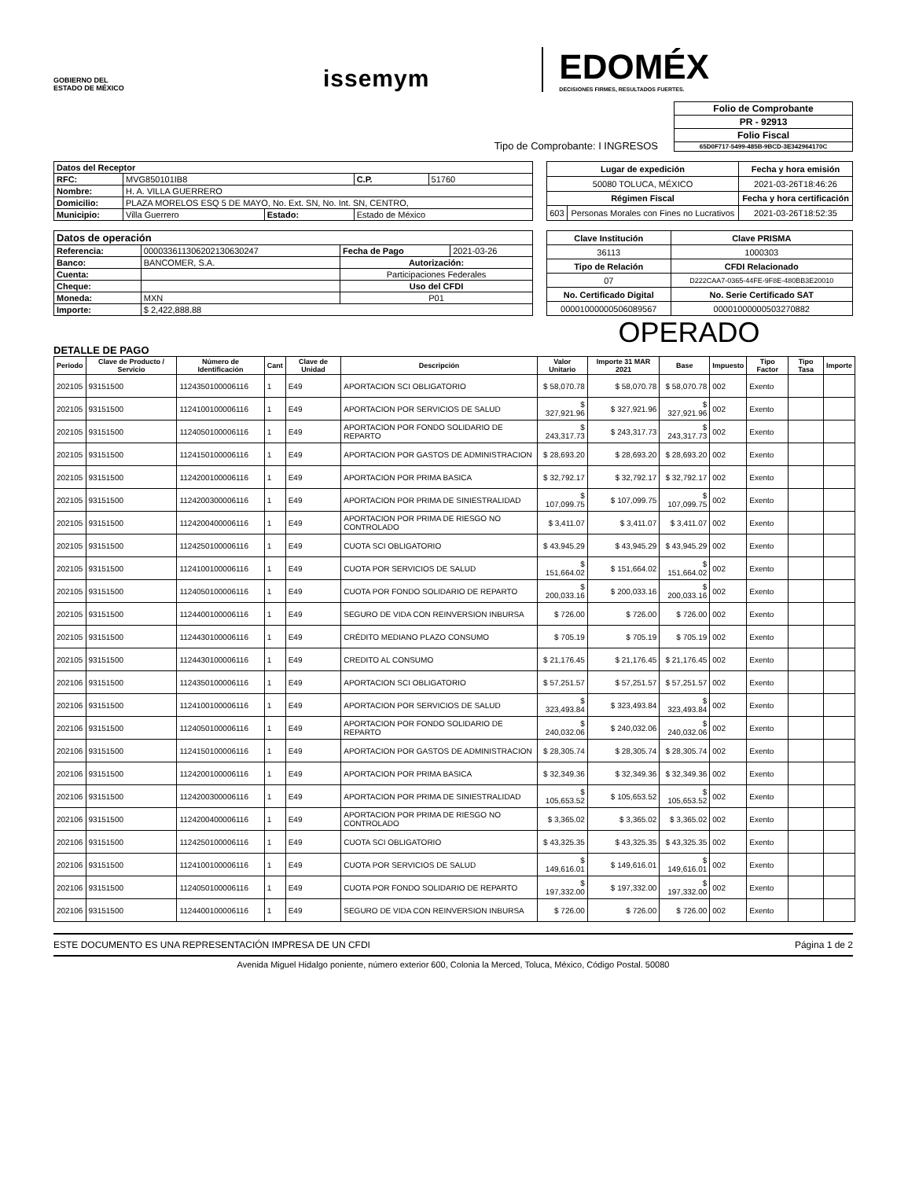GOBIERNO DEL
ESTADO DE MÉXICO
issemym
EDOMÉX
DECISIONES FIRMES, RESULTADOS FUERTES.
Tipo de Comprobante: I INGRESOS
| Folio de Comprobante |
| PR - 92913 |
| Folio Fiscal |
| 65D0F717-5499-485B-9BCD-3E342964170C |
| Datos del Receptor | | | | |
| RFC: | MVG850101IB8 | | C.P. | 51760 |
| Nombre: | H. A. VILLA GUERRERO | | | |
| Domicilio: | PLAZA MORELOS ESQ 5 DE MAYO, No. Ext. SN, No. Int. SN, CENTRO, | | | |
| Municipio: | Villa Guerrero | Estado: | Estado de México | |
| Lugar de expedición | | Fecha y hora emisión |
| 50080 TOLUCA, MÉXICO | | 2021-03-26T18:46:26 |
| Régimen Fiscal | | Fecha y hora certificación |
| 603 | Personas Morales con Fines no Lucrativos | 2021-03-26T18:52:35 |
| Datos de operación | | | |
| Referencia: | 0000336113062021306302​47 | Fecha de Pago | 2021-03-26 |
| Banco: | BANCOMER, S.A. | Autorización: | |
| | | Participaciones Federales | |
| Cuenta: | | | |
| Cheque: | | Uso del CFDI | |
| Moneda: | MXN | P01 | |
| Importe: | $ 2,422,888.88 | | |
| Clave Institución | Clave PRISMA |
| 36113 | 1000303 |
| Tipo de Relación | CFDI Relacionado |
| 07 | D222CAA7-0365-44FE-9F8E-480BB3E20010 |
| No. Certificado Digital | No. Serie Certificado SAT |
| 00001000000506089567 | 00001000000503270882 |
OPERADO
DETALLE DE PAGO
| Periodo | Clave de Producto / Servicio | Número de Identificación | Cant | Clave de Unidad | Descripción | Valor Unitario | Importe 31 MAR 2021 | Base | Impuesto | Tipo Factor | Tipo Tasa | Importe |
| --- | --- | --- | --- | --- | --- | --- | --- | --- | --- | --- | --- | --- |
| 202105 | 93151500 | 1124350100006116 | 1 | E49 | APORTACION SCI OBLIGATORIO | $ 58,070.78 | $ 58,070.78 | $ 58,070.78 | 002 | Exento | | |
| 202105 | 93151500 | 1124100100006116 | 1 | E49 | APORTACION POR SERVICIOS DE SALUD | $ 327,921.96 | $ 327,921.96 | $ 327,921.96 | 002 | Exento | | |
| 202105 | 93151500 | 1124050100006116 | 1 | E49 | APORTACION POR FONDO SOLIDARIO DE REPARTO | $ 243,317.73 | $ 243,317.73 | $ 243,317.73 | 002 | Exento | | |
| 202105 | 93151500 | 1124150100006116 | 1 | E49 | APORTACION POR GASTOS DE ADMINISTRACION | $ 28,693.20 | $ 28,693.20 | $ 28,693.20 | 002 | Exento | | |
| 202105 | 93151500 | 1124200100006116 | 1 | E49 | APORTACION POR PRIMA BASICA | $ 32,792.17 | $ 32,792.17 | $ 32,792.17 | 002 | Exento | | |
| 202105 | 93151500 | 1124200300006116 | 1 | E49 | APORTACION POR PRIMA DE SINIESTRALIDAD | $ 107,099.75 | $ 107,099.75 | $ 107,099.75 | 002 | Exento | | |
| 202105 | 93151500 | 1124200400006116 | 1 | E49 | APORTACION POR PRIMA DE RIESGO NO CONTROLADO | $ 3,411.07 | $ 3,411.07 | $ 3,411.07 | 002 | Exento | | |
| 202105 | 93151500 | 1124250100006116 | 1 | E49 | CUOTA SCI OBLIGATORIO | $ 43,945.29 | $ 43,945.29 | $ 43,945.29 | 002 | Exento | | |
| 202105 | 93151500 | 1124100100006116 | 1 | E49 | CUOTA POR SERVICIOS DE SALUD | $ 151,664.02 | $ 151,664.02 | $ 151,664.02 | 002 | Exento | | |
| 202105 | 93151500 | 1124050100006116 | 1 | E49 | CUOTA POR FONDO SOLIDARIO DE REPARTO | $ 200,033.16 | $ 200,033.16 | $ 200,033.16 | 002 | Exento | | |
| 202105 | 93151500 | 1124400100006116 | 1 | E49 | SEGURO DE VIDA CON REINVERSION INBURSA | $ 726.00 | $ 726.00 | $ 726.00 | 002 | Exento | | |
| 202105 | 93151500 | 1124430100006116 | 1 | E49 | CRÉDITO MEDIANO PLAZO CONSUMO | $ 705.19 | $ 705.19 | $ 705.19 | 002 | Exento | | |
| 202105 | 93151500 | 1124430100006116 | 1 | E49 | CREDITO AL CONSUMO | $ 21,176.45 | $ 21,176.45 | $ 21,176.45 | 002 | Exento | | |
| 202106 | 93151500 | 1124350100006116 | 1 | E49 | APORTACION SCI OBLIGATORIO | $ 57,251.57 | $ 57,251.57 | $ 57,251.57 | 002 | Exento | | |
| 202106 | 93151500 | 1124100100006116 | 1 | E49 | APORTACION POR SERVICIOS DE SALUD | $ 323,493.84 | $ 323,493.84 | $ 323,493.84 | 002 | Exento | | |
| 202106 | 93151500 | 1124050100006116 | 1 | E49 | APORTACION POR FONDO SOLIDARIO DE REPARTO | $ 240,032.06 | $ 240,032.06 | $ 240,032.06 | 002 | Exento | | |
| 202106 | 93151500 | 1124150100006116 | 1 | E49 | APORTACION POR GASTOS DE ADMINISTRACION | $ 28,305.74 | $ 28,305.74 | $ 28,305.74 | 002 | Exento | | |
| 202106 | 93151500 | 1124200100006116 | 1 | E49 | APORTACION POR PRIMA BASICA | $ 32,349.36 | $ 32,349.36 | $ 32,349.36 | 002 | Exento | | |
| 202106 | 93151500 | 1124200300006116 | 1 | E49 | APORTACION POR PRIMA DE SINIESTRALIDAD | $ 105,653.52 | $ 105,653.52 | $ 105,653.52 | 002 | Exento | | |
| 202106 | 93151500 | 1124200400006116 | 1 | E49 | APORTACION POR PRIMA DE RIESGO NO CONTROLADO | $ 3,365.02 | $ 3,365.02 | $ 3,365.02 | 002 | Exento | | |
| 202106 | 93151500 | 1124250100006116 | 1 | E49 | CUOTA SCI OBLIGATORIO | $ 43,325.35 | $ 43,325.35 | $ 43,325.35 | 002 | Exento | | |
| 202106 | 93151500 | 1124100100006116 | 1 | E49 | CUOTA POR SERVICIOS DE SALUD | $ 149,616.01 | $ 149,616.01 | $ 149,616.01 | 002 | Exento | | |
| 202106 | 93151500 | 1124050100006116 | 1 | E49 | CUOTA POR FONDO SOLIDARIO DE REPARTO | $ 197,332.00 | $ 197,332.00 | $ 197,332.00 | 002 | Exento | | |
| 202106 | 93151500 | 1124400100006116 | 1 | E49 | SEGURO DE VIDA CON REINVERSION INBURSA | $ 726.00 | $ 726.00 | $ 726.00 | 002 | Exento | | |
ESTE DOCUMENTO ES UNA REPRESENTACIÓN IMPRESA DE UN CFDI Página 1 de 2
Avenida Miguel Hidalgo poniente, número exterior 600, Colonia la Merced, Toluca, México, Código Postal. 50080